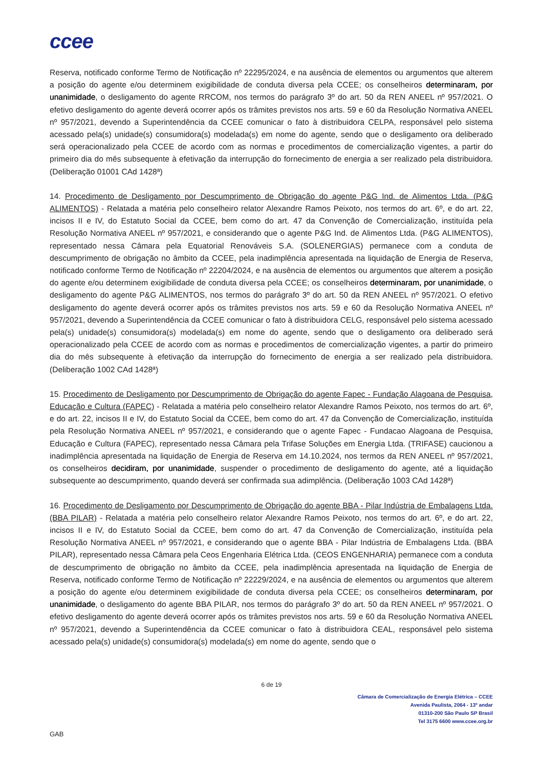ccee
Reserva, notificado conforme Termo de Notificação nº 22295/2024, e na ausência de elementos ou argumentos que alterem a posição do agente e/ou determinem exigibilidade de conduta diversa pela CCEE; os conselheiros determinaram, por unanimidade, o desligamento do agente RRCOM, nos termos do parágrafo 3º do art. 50 da REN ANEEL nº 957/2021. O efetivo desligamento do agente deverá ocorrer após os trâmites previstos nos arts. 59 e 60 da Resolução Normativa ANEEL nº 957/2021, devendo a Superintendência da CCEE comunicar o fato à distribuidora CELPA, responsável pelo sistema acessado pela(s) unidade(s) consumidora(s) modelada(s) em nome do agente, sendo que o desligamento ora deliberado será operacionalizado pela CCEE de acordo com as normas e procedimentos de comercialização vigentes, a partir do primeiro dia do mês subsequente à efetivação da interrupção do fornecimento de energia a ser realizado pela distribuidora. (Deliberação 01001 CAd 1428ª)
14. Procedimento de Desligamento por Descumprimento de Obrigação do agente P&G Ind. de Alimentos Ltda. (P&G ALIMENTOS) - Relatada a matéria pelo conselheiro relator Alexandre Ramos Peixoto, nos termos do art. 6º, e do art. 22, incisos II e IV, do Estatuto Social da CCEE, bem como do art. 47 da Convenção de Comercialização, instituída pela Resolução Normativa ANEEL nº 957/2021, e considerando que o agente P&G Ind. de Alimentos Ltda. (P&G ALIMENTOS), representado nessa Câmara pela Equatorial Renováveis S.A. (SOLENERGIAS) permanece com a conduta de descumprimento de obrigação no âmbito da CCEE, pela inadimplência apresentada na liquidação de Energia de Reserva, notificado conforme Termo de Notificação nº 22204/2024, e na ausência de elementos ou argumentos que alterem a posição do agente e/ou determinem exigibilidade de conduta diversa pela CCEE; os conselheiros determinaram, por unanimidade, o desligamento do agente P&G ALIMENTOS, nos termos do parágrafo 3º do art. 50 da REN ANEEL nº 957/2021. O efetivo desligamento do agente deverá ocorrer após os trâmites previstos nos arts. 59 e 60 da Resolução Normativa ANEEL nº 957/2021, devendo a Superintendência da CCEE comunicar o fato à distribuidora CELG, responsável pelo sistema acessado pela(s) unidade(s) consumidora(s) modelada(s) em nome do agente, sendo que o desligamento ora deliberado será operacionalizado pela CCEE de acordo com as normas e procedimentos de comercialização vigentes, a partir do primeiro dia do mês subsequente à efetivação da interrupção do fornecimento de energia a ser realizado pela distribuidora. (Deliberação 1002 CAd 1428ª)
15. Procedimento de Desligamento por Descumprimento de Obrigação do agente Fapec - Fundação Alagoana de Pesquisa, Educação e Cultura (FAPEC) - Relatada a matéria pelo conselheiro relator Alexandre Ramos Peixoto, nos termos do art. 6º, e do art. 22, incisos II e IV, do Estatuto Social da CCEE, bem como do art. 47 da Convenção de Comercialização, instituída pela Resolução Normativa ANEEL nº 957/2021, e considerando que o agente Fapec - Fundacao Alagoana de Pesquisa, Educação e Cultura (FAPEC), representado nessa Câmara pela Trifase Soluções em Energia Ltda. (TRIFASE) caucionou a inadimplência apresentada na liquidação de Energia de Reserva em 14.10.2024, nos termos da REN ANEEL nº 957/2021, os conselheiros decidiram, por unanimidade, suspender o procedimento de desligamento do agente, até a liquidação subsequente ao descumprimento, quando deverá ser confirmada sua adimplência. (Deliberação 1003 CAd 1428ª)
16. Procedimento de Desligamento por Descumprimento de Obrigação do agente BBA - Pilar Indústria de Embalagens Ltda. (BBA PILAR) - Relatada a matéria pelo conselheiro relator Alexandre Ramos Peixoto, nos termos do art. 6º, e do art. 22, incisos II e IV, do Estatuto Social da CCEE, bem como do art. 47 da Convenção de Comercialização, instituída pela Resolução Normativa ANEEL nº 957/2021, e considerando que o agente BBA - Pilar Indústria de Embalagens Ltda. (BBA PILAR), representado nessa Câmara pela Ceos Engenharia Elétrica Ltda. (CEOS ENGENHARIA) permanece com a conduta de descumprimento de obrigação no âmbito da CCEE, pela inadimplência apresentada na liquidação de Energia de Reserva, notificado conforme Termo de Notificação nº 22229/2024, e na ausência de elementos ou argumentos que alterem a posição do agente e/ou determinem exigibilidade de conduta diversa pela CCEE; os conselheiros determinaram, por unanimidade, o desligamento do agente BBA PILAR, nos termos do parágrafo 3º do art. 50 da REN ANEEL nº 957/2021. O efetivo desligamento do agente deverá ocorrer após os trâmites previstos nos arts. 59 e 60 da Resolução Normativa ANEEL nº 957/2021, devendo a Superintendência da CCEE comunicar o fato à distribuidora CEAL, responsável pelo sistema acessado pela(s) unidade(s) consumidora(s) modelada(s) em nome do agente, sendo que o
6 de 19
Câmara de Comercialização de Energia Elétrica – CCEE
Avenida Paulista, 2064 - 13º andar
01310-200 São Paulo SP Brasil
Tel 3175 6600 www.ccee.org.br
GAB